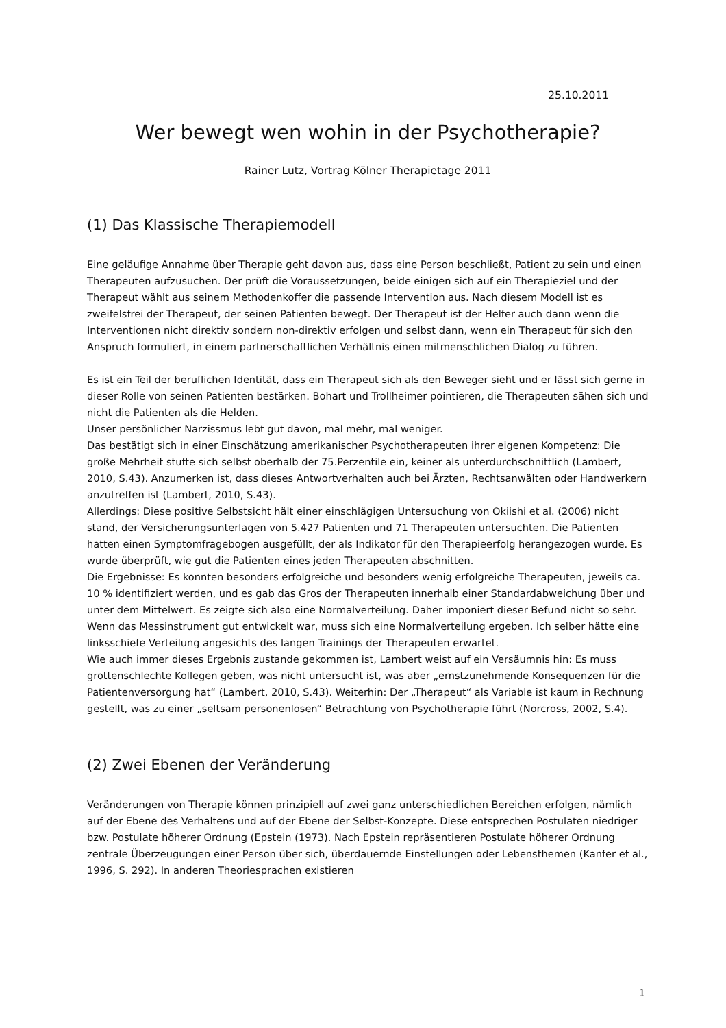25.10.2011
Wer bewegt wen wohin in der Psychotherapie?
Rainer Lutz, Vortrag Kölner Therapietage 2011
(1) Das Klassische Therapiemodell
Eine geläufige Annahme über Therapie geht davon aus, dass eine Person beschließt, Patient zu sein und einen Therapeuten aufzusuchen. Der prüft die Voraussetzungen, beide einigen sich auf ein Therapieziel und der Therapeut wählt aus seinem Methodenkoffer die passende Intervention aus. Nach diesem Modell ist es zweifelsfrei der Therapeut, der seinen Patienten bewegt. Der Therapeut ist der Helfer auch dann wenn die Interventionen nicht direktiv sondern non-direktiv erfolgen und selbst dann, wenn ein Therapeut für sich den Anspruch formuliert, in einem partnerschaftlichen Verhältnis einen mitmenschlichen Dialog zu führen.
Es ist ein Teil der beruflichen Identität, dass ein Therapeut sich als den Beweger sieht und er lässt sich gerne in dieser Rolle von seinen Patienten bestärken. Bohart und Trollheimer pointieren, die Therapeuten sähen sich und nicht die Patienten als die Helden.
Unser persönlicher Narzissmus lebt gut davon, mal mehr, mal weniger.
Das bestätigt sich in einer Einschätzung amerikanischer Psychotherapeuten ihrer eigenen Kompetenz: Die große Mehrheit stufte sich selbst oberhalb der 75.Perzentile ein, keiner als unterdurchschnittlich (Lambert, 2010, S.43). Anzumerken ist, dass dieses Antwortverhalten auch bei Ärzten, Rechtsanwälten oder Handwerkern anzutreffen ist (Lambert, 2010, S.43).
Allerdings: Diese positive Selbstsicht hält einer einschlägigen Untersuchung von Okiishi et al. (2006) nicht stand, der Versicherungsunterlagen von 5.427 Patienten und 71 Therapeuten untersuchten. Die Patienten hatten einen Symptomfragebogen ausgefüllt, der als Indikator für den Therapieerfolg herangezogen wurde. Es wurde überprüft, wie gut die Patienten eines jeden Therapeuten abschnitten.
Die Ergebnisse: Es konnten besonders erfolgreiche und besonders wenig erfolgreiche Therapeuten, jeweils ca. 10 % identifiziert werden, und es gab das Gros der Therapeuten innerhalb einer Standardabweichung über und unter dem Mittelwert. Es zeigte sich also eine Normalverteilung. Daher imponiert dieser Befund nicht so sehr. Wenn das Messinstrument gut entwickelt war, muss sich eine Normalverteilung ergeben. Ich selber hätte eine linksschiefe Verteilung angesichts des langen Trainings der Therapeuten erwartet.
Wie auch immer dieses Ergebnis zustande gekommen ist, Lambert weist auf ein Versäumnis hin: Es muss grottenschlechte Kollegen geben, was nicht untersucht ist, was aber „ernstzunehmende Konsequenzen für die Patientenversorgung hat“ (Lambert, 2010, S.43). Weiterhin: Der „Therapeut“ als Variable ist kaum in Rechnung gestellt, was zu einer „seltsam personenlosen“ Betrachtung von Psychotherapie führt (Norcross, 2002, S.4).
(2) Zwei Ebenen der Veränderung
Veränderungen von Therapie können prinzipiell auf zwei ganz unterschiedlichen Bereichen erfolgen, nämlich auf der Ebene des Verhaltens und auf der Ebene der Selbst-Konzepte. Diese entsprechen Postulaten niedriger bzw. Postulate höherer Ordnung (Epstein (1973). Nach Epstein repräsentieren Postulate höherer Ordnung zentrale Überzeugungen einer Person über sich, überdauernde Einstellungen oder Lebensthemen (Kanfer et al., 1996, S. 292). In anderen Theoriesprachen existieren
1